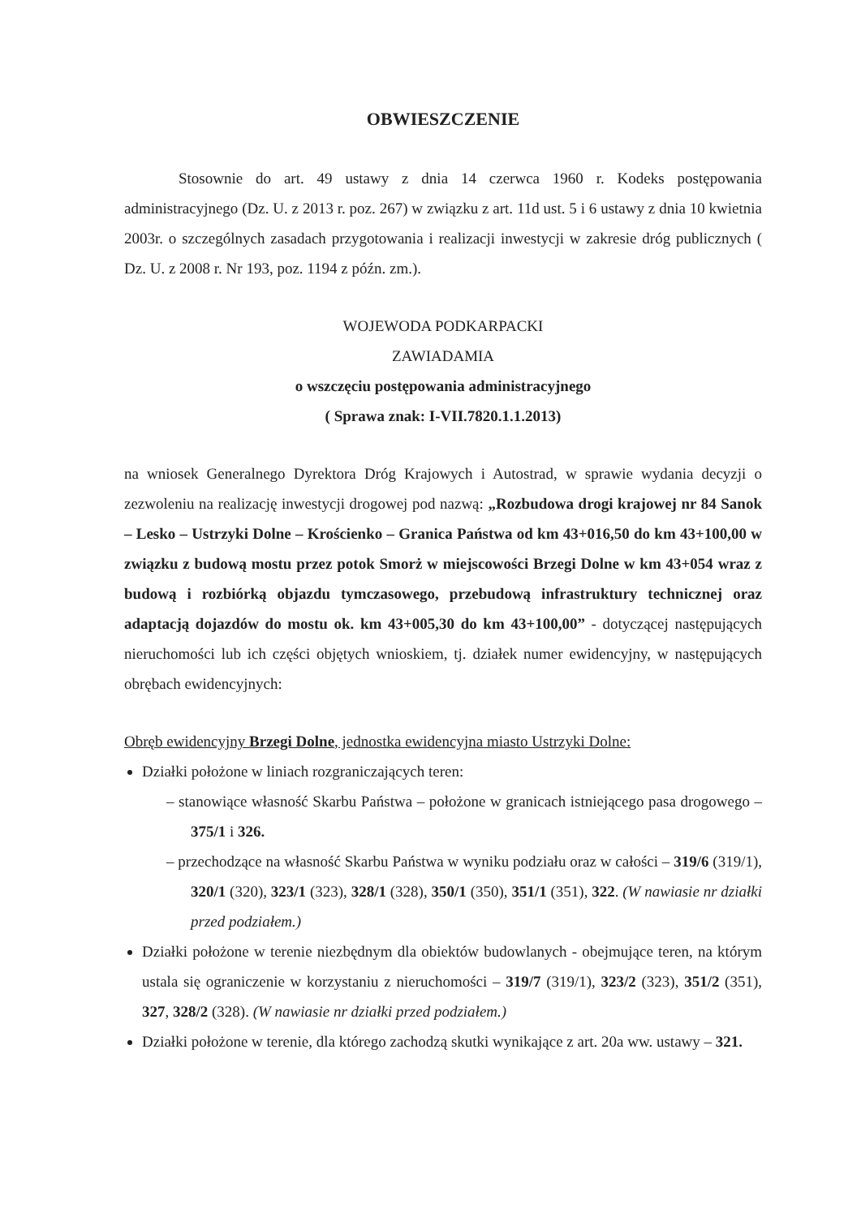OBWIESZCZENIE
Stosownie do art. 49 ustawy z dnia 14 czerwca 1960 r. Kodeks postępowania administracyjnego (Dz. U. z 2013 r. poz. 267) w związku z art. 11d ust. 5 i 6 ustawy z dnia 10 kwietnia 2003r. o szczególnych zasadach przygotowania i realizacji inwestycji w zakresie dróg publicznych ( Dz. U. z 2008 r. Nr 193, poz. 1194 z późn. zm.).
WOJEWODA PODKARPACKI
ZAWIADAMIA
o wszczęciu postępowania administracyjnego
( Sprawa znak: I-VII.7820.1.1.2013)
na wniosek Generalnego Dyrektora Dróg Krajowych i Autostrad, w sprawie wydania decyzji o zezwoleniu na realizację inwestycji drogowej pod nazwą: „Rozbudowa drogi krajowej nr 84 Sanok – Lesko – Ustrzyki Dolne – Krościenko – Granica Państwa od km 43+016,50 do km 43+100,00 w związku z budową mostu przez potok Smorż w miejscowości Brzegi Dolne w km 43+054 wraz z budową i rozbiórką objazdu tymczasowego, przebudową infrastruktury technicznej oraz adaptacją dojazdów do mostu ok. km 43+005,30 do km 43+100,00” - dotyczącej następujących nieruchomości lub ich części objętych wnioskiem, tj. działek numer ewidencyjny, w następujących obrębach ewidencyjnych:
Obręb ewidencyjny Brzegi Dolne, jednostka ewidencyjna miasto Ustrzyki Dolne:
Działki położone w liniach rozgraniczających teren:
– stanowiące własność Skarbu Państwa – położone w granicach istniejącego pasa drogowego – 375/1 i 326.
– przechodzące na własność Skarbu Państwa w wyniku podziału oraz w całości – 319/6 (319/1), 320/1 (320), 323/1 (323), 328/1 (328), 350/1 (350), 351/1 (351), 322. (W nawiasie nr działki przed podziałem.)
Działki położone w terenie niezbędnym dla obiektów budowlanych - obejmujące teren, na którym ustala się ograniczenie w korzystaniu z nieruchomości – 319/7 (319/1), 323/2 (323), 351/2 (351), 327, 328/2 (328). (W nawiasie nr działki przed podziałem.)
Działki położone w terenie, dla którego zachodzą skutki wynikające z art. 20a ww. ustawy – 321.